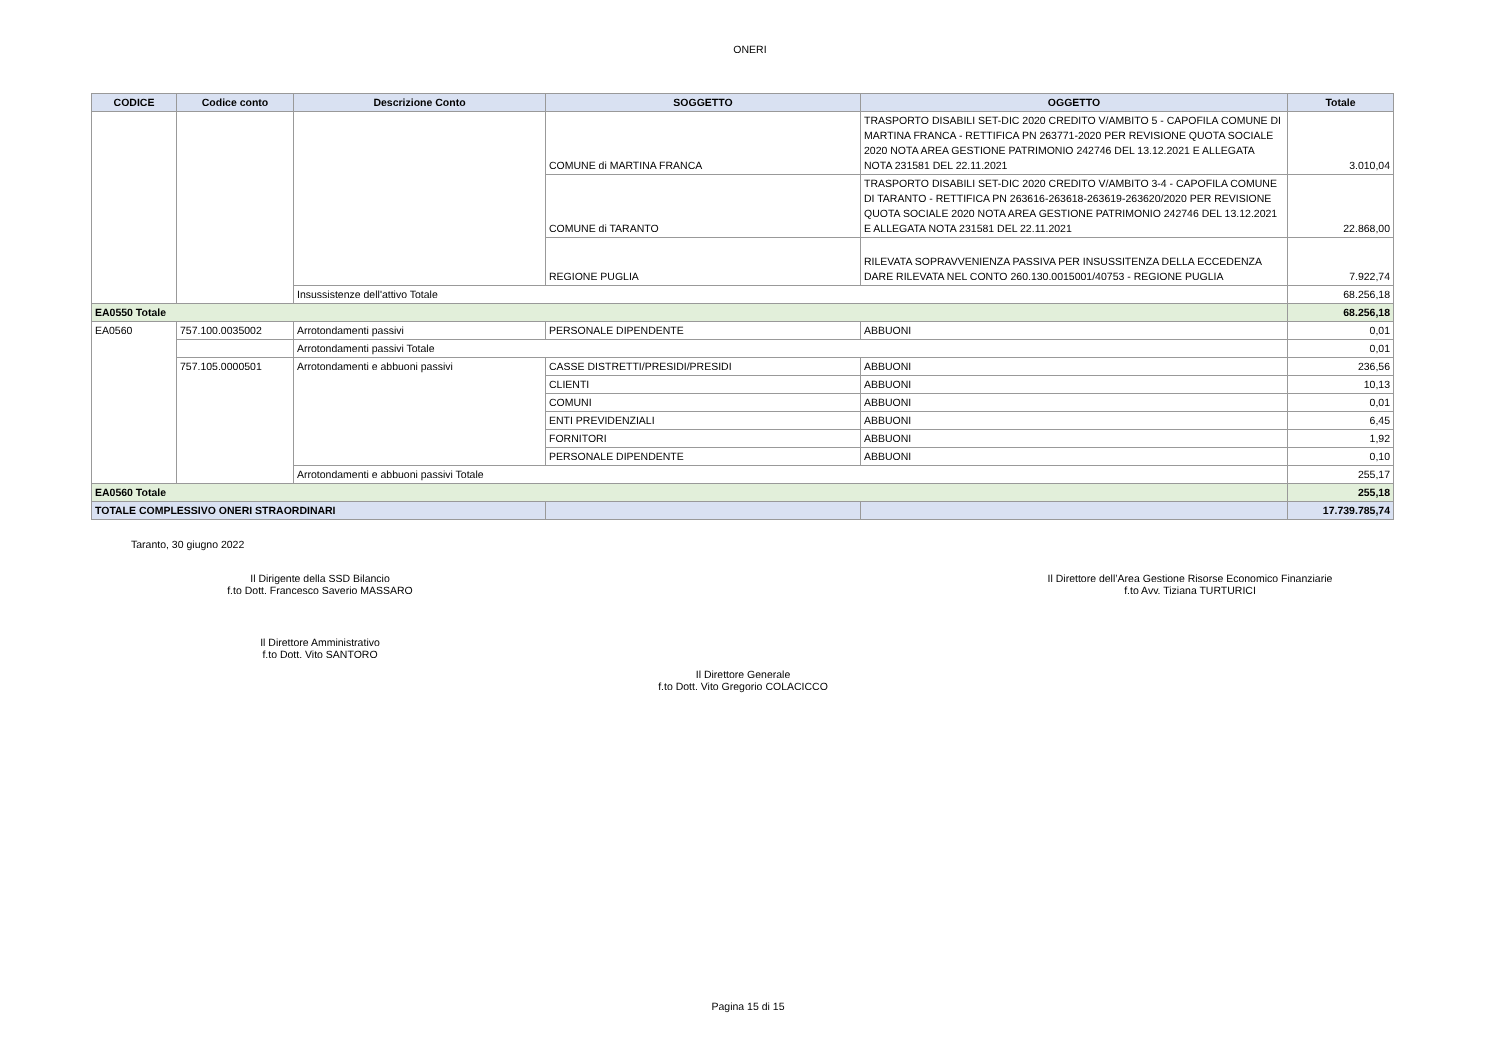ONERI
| CODICE | Codice conto | Descrizione Conto | SOGGETTO | OGGETTO | Totale |
| --- | --- | --- | --- | --- | --- |
| | | | COMUNE di MARTINA FRANCA | TRASPORTO DISABILI SET-DIC 2020 CREDITO V/AMBITO 5 - CAPOFILA COMUNE DI MARTINA FRANCA - RETTIFICA PN 263771-2020 PER REVISIONE QUOTA SOCIALE 2020 NOTA AREA GESTIONE PATRIMONIO 242746 DEL 13.12.2021 E ALLEGATA NOTA 231581 DEL 22.11.2021 | 3.010,04 |
| | | | COMUNE di TARANTO | TRASPORTO DISABILI SET-DIC 2020 CREDITO V/AMBITO 3-4 - CAPOFILA COMUNE DI TARANTO - RETTIFICA PN 263616-263618-263619-263620/2020 PER REVISIONE QUOTA SOCIALE 2020 NOTA AREA GESTIONE PATRIMONIO 242746 DEL 13.12.2021 E ALLEGATA NOTA 231581 DEL 22.11.2021 | 22.868,00 |
| | | | REGIONE PUGLIA | RILEVATA SOPRAVVENIENZA PASSIVA PER INSUSSITENZA DELLA ECCEDENZA DARE RILEVATA NEL CONTO 260.130.0015001/40753 - REGIONE PUGLIA | 7.922,74 |
| | | Insussistenze dell'attivo Totale | | | 68.256,18 |
| EA0550 Totale | | | | | 68.256,18 |
| EA0560 | 757.100.0035002 | Arrotondamenti passivi | PERSONALE DIPENDENTE | ABBUONI | 0,01 |
| | | Arrotondamenti passivi Totale | | | 0,01 |
| | 757.105.0000501 | Arrotondamenti e abbuoni passivi | CASSE DISTRETTI/PRESIDI/PRESIDI | ABBUONI | 236,56 |
| | | | CLIENTI | ABBUONI | 10,13 |
| | | | COMUNI | ABBUONI | 0,01 |
| | | | ENTI PREVIDENZIALI | ABBUONI | 6,45 |
| | | | FORNITORI | ABBUONI | 1,92 |
| | | | PERSONALE DIPENDENTE | ABBUONI | 0,10 |
| | | Arrotondamenti e abbuoni passivi Totale | | | 255,17 |
| EA0560 Totale | | | | | 255,18 |
| TOTALE COMPLESSIVO ONERI STRAORDINARI | | | | | 17.739.785,74 |
Taranto, 30 giugno 2022
Il Dirigente della SSD Bilancio
f.to Dott. Francesco Saverio MASSARO
Il Direttore dell’Area Gestione Risorse Economico Finanziarie
f.to Avv. Tiziana TURTURICI
Il Direttore Amministrativo
f.to Dott. Vito SANTORO
Il Direttore Generale
f.to Dott. Vito Gregorio COLACICCO
Pagina 15 di 15